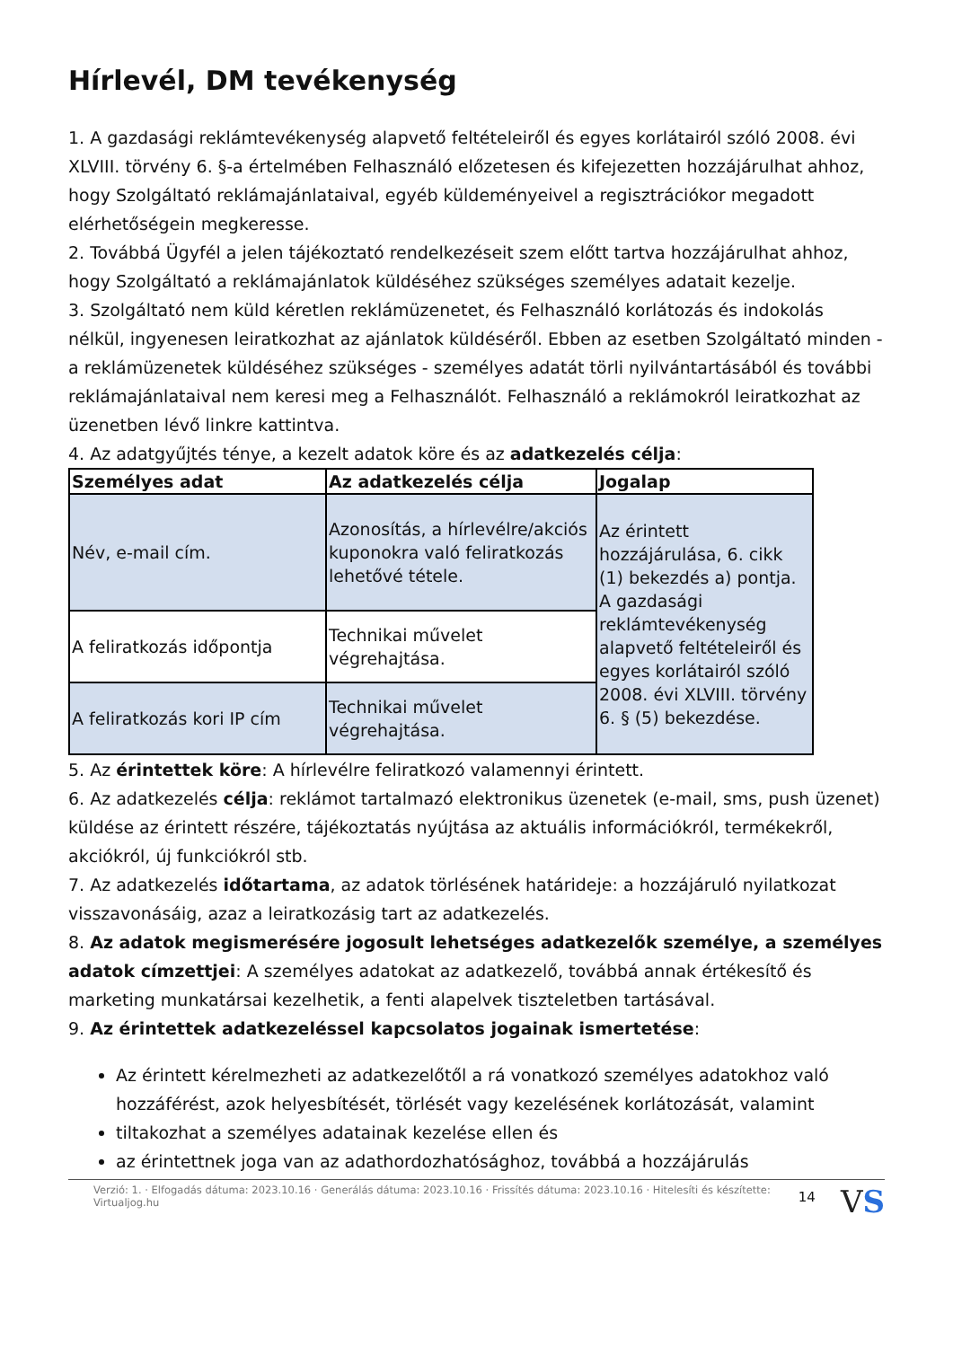Hírlevél, DM tevékenység
1. A gazdasági reklámtevékenység alapvető feltételeiről és egyes korlátairól szóló 2008. évi XLVIII. törvény 6. §-a értelmében Felhasználó előzetesen és kifejezetten hozzájárulhat ahhoz, hogy Szolgáltató reklámajánlataival, egyéb küldeményeivel a regisztrációkor megadott elérhetőségein megkeresse.
2. Továbbá Ügyfél a jelen tájékoztató rendelkezéseit szem előtt tartva hozzájárulhat ahhoz, hogy Szolgáltató a reklámajánlatok küldéséhez szükséges személyes adatait kezelje.
3. Szolgáltató nem küld kéretlen reklámüzenetet, és Felhasználó korlátozás és indokolás nélkül, ingyenesen leiratkozhat az ajánlatok küldéséről. Ebben az esetben Szolgáltató minden - a reklámüzenetek küldéséhez szükséges - személyes adatát törli nyilvántartásából és további reklámajánlataival nem keresi meg a Felhasználót. Felhasználó a reklámokról leiratkozhat az üzenetben lévő linkre kattintva.
4. Az adatgyűjtés ténye, a kezelt adatok köre és az adatkezelés célja:
| Személyes adat | Az adatkezelés célja | Jogalap |
| --- | --- | --- |
| Név, e-mail cím. | Azonosítás, a hírlevélre/akciós kuponokra való feliratkozás lehetővé tétele. | Az érintett hozzájárulása, 6. cikk (1) bekezdés a) pontja. A gazdasági reklámtevékenység alapvető feltételeiről és egyes korlátairól szóló 2008. évi XLVIII. törvény 6. § (5) bekezdése. |
| A feliratkozás időpontja | Technikai művelet végrehajtása. | |
| A feliratkozás kori IP cím | Technikai művelet végrehajtása. | |
5. Az érintettek köre: A hírlevélre feliratkozó valamennyi érintett.
6. Az adatkezelés célja: reklámot tartalmazó elektronikus üzenetek (e-mail, sms, push üzenet) küldése az érintett részére, tájékoztatás nyújtása az aktuális információkról, termékekről, akciókról, új funkciókról stb.
7. Az adatkezelés időtartama, az adatok törlésének határideje: a hozzájáruló nyilatkozat visszavonásáig, azaz a leiratkozásig tart az adatkezelés.
8. Az adatok megismerésére jogosult lehetséges adatkezelők személye, a személyes adatok címzettjei: A személyes adatokat az adatkezelő, továbbá annak értékesítő és marketing munkatársai kezelhetik, a fenti alapelvek tiszteletben tartásával.
9. Az érintettek adatkezeléssel kapcsolatos jogainak ismertetése:
Az érintett kérelmezheti az adatkezelőtől a rá vonatkozó személyes adatokhoz való hozzáférést, azok helyesbítését, törlését vagy kezelésének korlátozását, valamint
tiltakozhat a személyes adatainak kezelése ellen és
az érintettnek joga van az adathordozhatósághoz, továbbá a hozzájárulás
Verzió: 1. · Elfogadás dátuma: 2023.10.16 · Generálás dátuma: 2023.10.16 · Frissítés dátuma: 2023.10.16 · Hitelesíti és készítette: Virtualjog.hu 14 VS